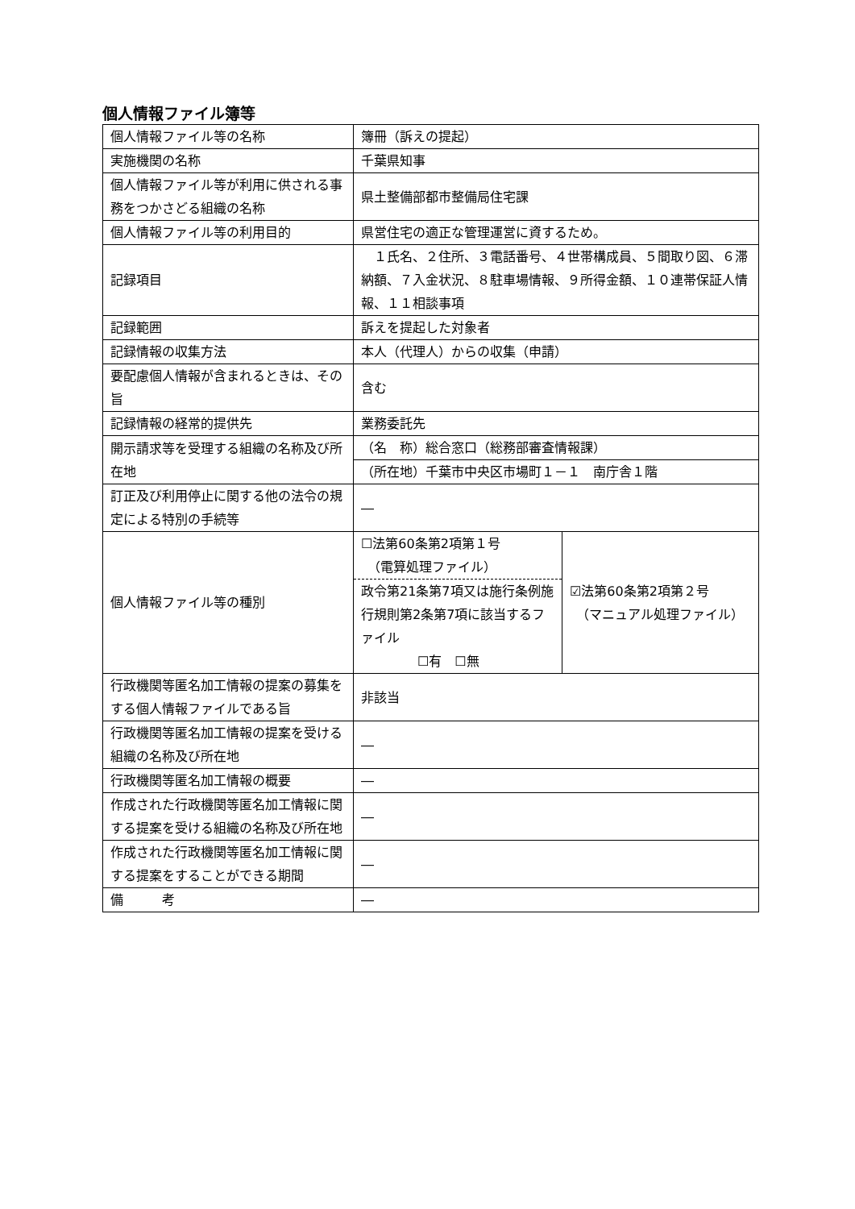個人情報ファイル簿等
| 個人情報ファイル等の名称 | 簿冊（訴えの提起） | |
| 実施機関の名称 | 千葉県知事 | |
| 個人情報ファイル等が利用に供される事務をつかさどる組織の名称 | 県土整備部都市整備局住宅課 | |
| 個人情報ファイル等の利用目的 | 県営住宅の適正な管理運営に資するため。 | |
| 記録項目 | １氏名、２住所、３電話番号、４世帯構成員、５間取り図、６滞納額、７入金状況、８駐車場情報、９所得金額、１０連帯保証人情報、１１相談事項 | |
| 記録範囲 | 訴えを提起した対象者 | |
| 記録情報の収集方法 | 本人（代理人）からの収集（申請） | |
| 要配慮個人情報が含まれるときは、その旨 | 含む | |
| 記録情報の経常的提供先 | 業務委託先 | |
| 開示請求等を受理する組織の名称及び所在地 | （名 称）総合窓口（総務部審査情報課） | |
| | （所在地）千葉市中央区市場町１－１ 南庁舎１階 | |
| 訂正及び利用停止に関する他の法令の規定による特別の手続等 | ― | |
| 個人情報ファイル等の種別 | ☐法第60条第2項第１号 （電算処理ファイル） | ☑法第60条第2項第２号 （マニュアル処理ファイル） |
| | 政令第21条第7項又は施行条例施行規則第2条第7項に該当するファイル ☐有 ☐無 | |
| 行政機関等匿名加工情報の提案の募集をする個人情報ファイルである旨 | 非該当 | |
| 行政機関等匿名加工情報の提案を受ける組織の名称及び所在地 | ― | |
| 行政機関等匿名加工情報の概要 | ― | |
| 作成された行政機関等匿名加工情報に関する提案を受ける組織の名称及び所在地 | ― | |
| 作成された行政機関等匿名加工情報に関する提案をすることができる期間 | ― | |
| 備 考 | ― | |